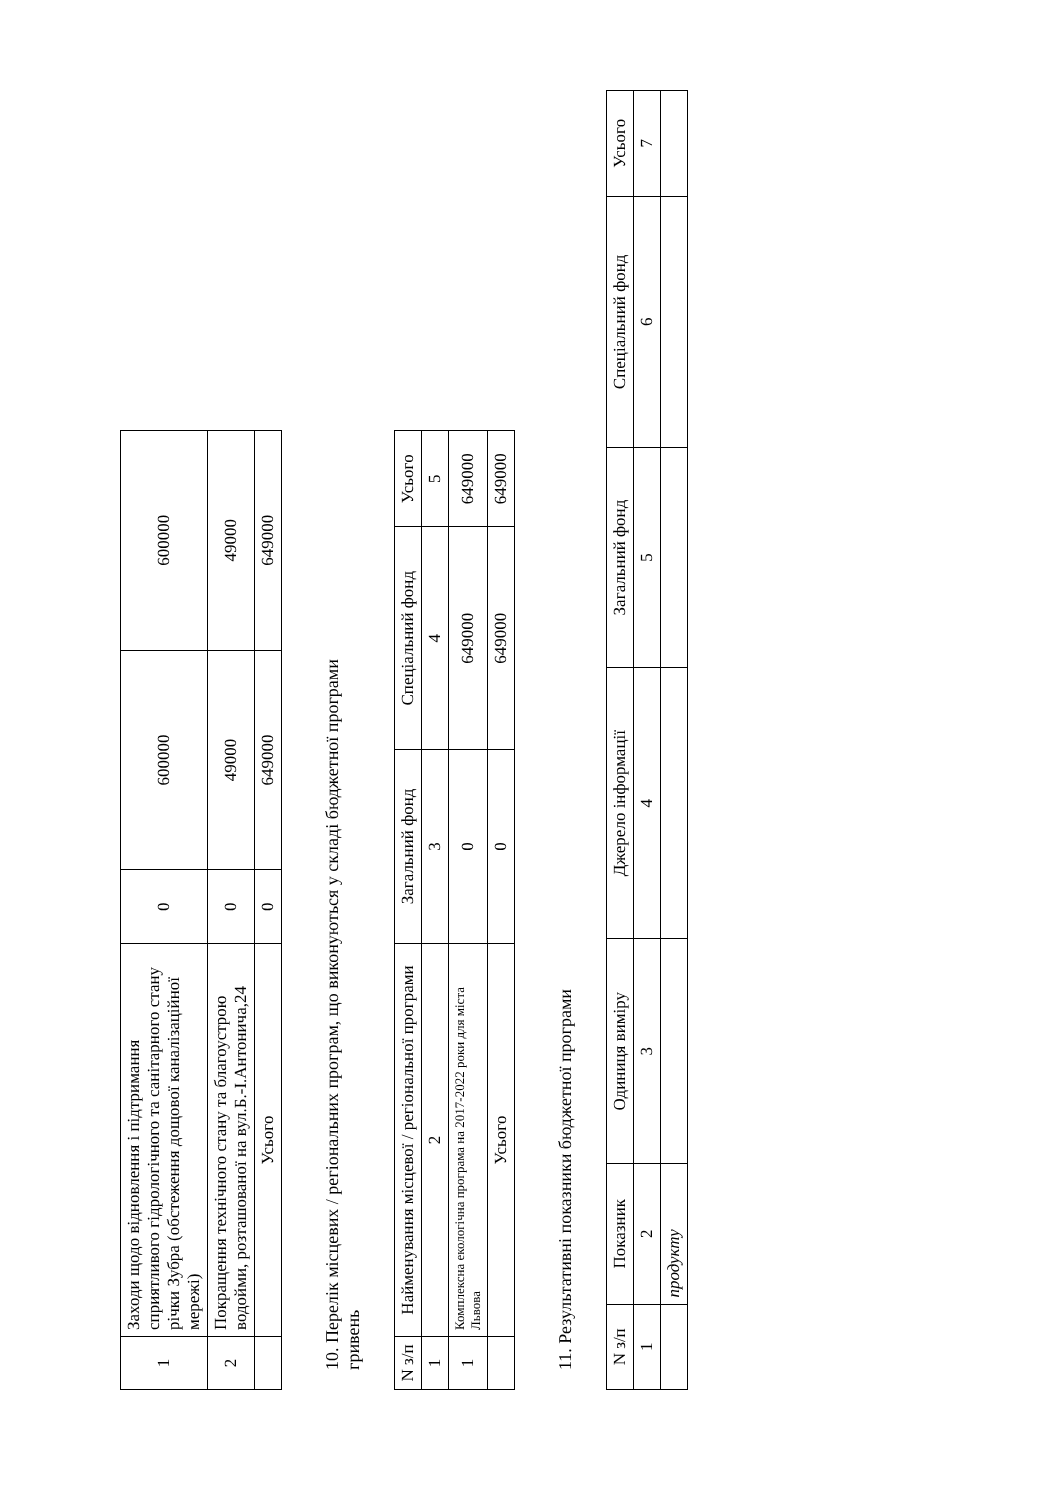| 1 | Заходи щодо відновлення і підтримання сприятливого гідрологічного та санітарного стану річки Зубра (обстеження дощової каналізаційної мережі) | 0 | 600000 | 600000 |
| 2 | Покращення технічного стану та благоустрою водойми, розташованої на вул.Б.-І.Антонича,24 | 0 | 49000 | 49000 |
| | Усього | 0 | 649000 | 649000 |
10. Перелік місцевих / регіональних програм, що виконуються у складі бюджетної програми
гривень
| N з/п | Найменування місцевої / регіональної програми | Загальний фонд | Спеціальний фонд | Усього |
| --- | --- | --- | --- | --- |
| 1 | 2 | 3 | 4 | 5 |
| 1 | Комплексна екологічна програма на 2017-2022 роки для міста Львова | 0 | 649000 | 649000 |
| | Усього | 0 | 649000 | 649000 |
11. Результативні показники бюджетної програми
| N з/п | Показник | Одиниця виміру | Джерело інформації | Загальний фонд | Спеціальний фонд | Усього |
| --- | --- | --- | --- | --- | --- | --- |
| 1 | 2 | 3 | 4 | 5 | 6 | 7 |
| | продукту | | | | | |